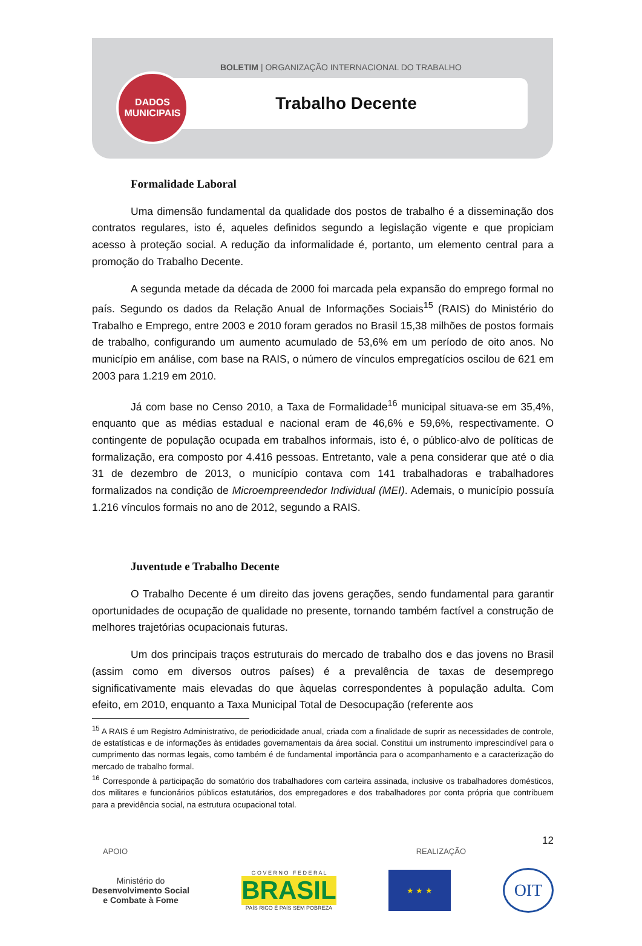BOLETIM | ORGANIZAÇÃO INTERNACIONAL DO TRABALHO
Trabalho Decente
DADOS
MUNICIPAIS
Formalidade Laboral
Uma dimensão fundamental da qualidade dos postos de trabalho é a disseminação dos contratos regulares, isto é, aqueles definidos segundo a legislação vigente e que propiciam acesso à proteção social. A redução da informalidade é, portanto, um elemento central para a promoção do Trabalho Decente.
A segunda metade da década de 2000 foi marcada pela expansão do emprego formal no país. Segundo os dados da Relação Anual de Informações Sociais<sup>15</sup> (RAIS) do Ministério do Trabalho e Emprego, entre 2003 e 2010 foram gerados no Brasil 15,38 milhões de postos formais de trabalho, configurando um aumento acumulado de 53,6% em um período de oito anos. No município em análise, com base na RAIS, o número de vínculos empregatícios oscilou de 621 em 2003 para 1.219 em 2010.
Já com base no Censo 2010, a Taxa de Formalidade<sup>16</sup> municipal situava-se em 35,4%, enquanto que as médias estadual e nacional eram de 46,6% e 59,6%, respectivamente. O contingente de população ocupada em trabalhos informais, isto é, o público-alvo de políticas de formalização, era composto por 4.416 pessoas. Entretanto, vale a pena considerar que até o dia 31 de dezembro de 2013, o município contava com 141 trabalhadoras e trabalhadores formalizados na condição de Microempreendedor Individual (MEI). Ademais, o município possuía 1.216 vínculos formais no ano de 2012, segundo a RAIS.
Juventude e Trabalho Decente
O Trabalho Decente é um direito das jovens gerações, sendo fundamental para garantir oportunidades de ocupação de qualidade no presente, tornando também factível a construção de melhores trajetórias ocupacionais futuras.
Um dos principais traços estruturais do mercado de trabalho dos e das jovens no Brasil (assim como em diversos outros países) é a prevalência de taxas de desemprego significativamente mais elevadas do que àquelas correspondentes à população adulta. Com efeito, em 2010, enquanto a Taxa Municipal Total de Desocupação (referente aos
<sup>15</sup> A RAIS é um Registro Administrativo, de periodicidade anual, criada com a finalidade de suprir as necessidades de controle, de estatísticas e de informações às entidades governamentais da área social. Constitui um instrumento imprescindível para o cumprimento das normas legais, como também é de fundamental importância para o acompanhamento e a caracterização do mercado de trabalho formal.
<sup>16</sup> Corresponde à participação do somatório dos trabalhadores com carteira assinada, inclusive os trabalhadores domésticos, dos militares e funcionários públicos estatutários, dos empregadores e dos trabalhadores por conta própria que contribuem para a previdência social, na estrutura ocupacional total.
12
APOIO REALIZAÇÃO
Ministério do
Desenvolvimento Social
e Combate à Fome
G O V E R N O F E D E R A L
BRASIL
PAÍS RICO É PAÍS SEM POBREZA
★ ★ ★
OIT